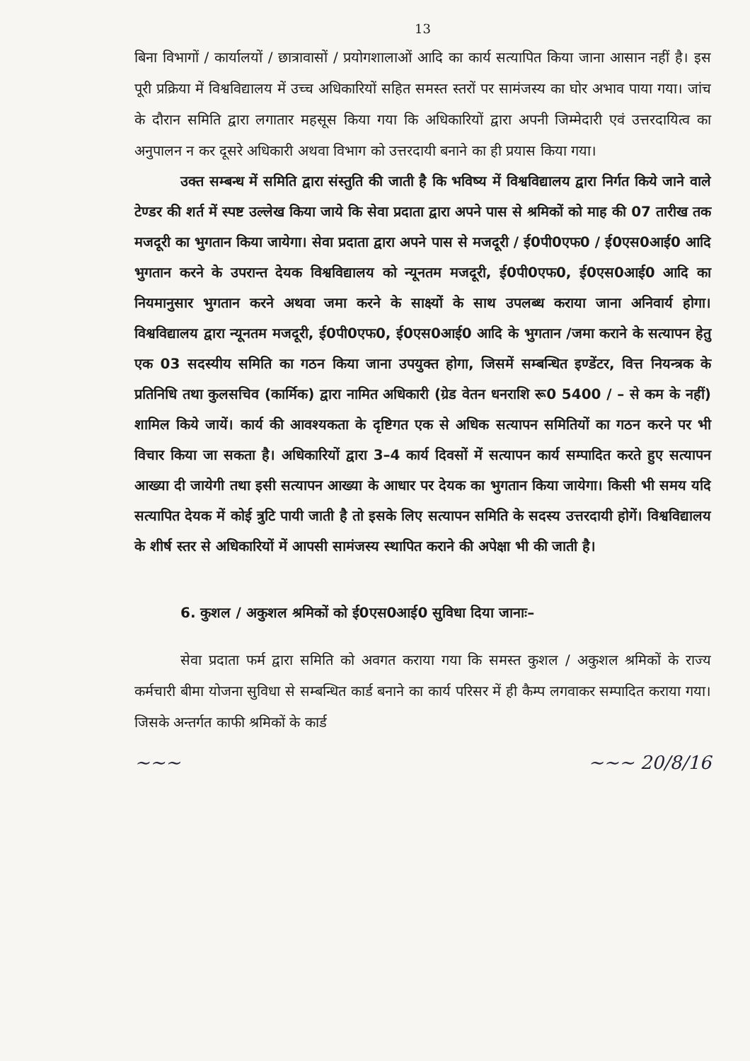13
बिना विभागों / कार्यालयों / छात्रावासों / प्रयोगशालाओं आदि का कार्य सत्यापित किया जाना आसान नहीं है। इस पूरी प्रक्रिया में विश्वविद्यालय में उच्च अधिकारियों सहित समस्त स्तरों पर सामंजस्य का घोर अभाव पाया गया। जांच के दौरान समिति द्वारा लगातार महसूस किया गया कि अधिकारियों द्वारा अपनी जिम्मेदारी एवं उत्तरदायित्व का अनुपालन न कर दूसरे अधिकारी अथवा विभाग को उत्तरदायी बनाने का ही प्रयास किया गया।
उक्त सम्बन्ध में समिति द्वारा संस्तुति की जाती है कि भविष्य में विश्वविद्यालय द्वारा निर्गत किये जाने वाले टेण्डर की शर्त में स्पष्ट उल्लेख किया जाये कि सेवा प्रदाता द्वारा अपने पास से श्रमिकों को माह की 07 तारीख तक मजदूरी का भुगतान किया जायेगा। सेवा प्रदाता द्वारा अपने पास से मजदूरी / ई0पी0एफ0 / ई0एस0आई0 आदि भुगतान करने के उपरान्त देयक विश्वविद्यालय को न्यूनतम मजदूरी, ई0पी0एफ0, ई0एस0आई0 आदि का नियमानुसार भुगतान करने अथवा जमा करने के साक्ष्यों के साथ उपलब्ध कराया जाना अनिवार्य होगा। विश्वविद्यालय द्वारा न्यूनतम मजदूरी, ई0पी0एफ0, ई0एस0आई0 आदि के भुगतान /जमा कराने के सत्यापन हेतु एक 03 सदस्यीय समिति का गठन किया जाना उपयुक्त होगा, जिसमें सम्बन्धित इण्डेंटर, वित्त नियन्त्रक के प्रतिनिधि तथा कुलसचिव (कार्मिक) द्वारा नामित अधिकारी (ग्रेड वेतन धनराशि रू0 5400 / – से कम के नहीं) शामिल किये जायें। कार्य की आवश्यकता के दृष्टिगत एक से अधिक सत्यापन समितियों का गठन करने पर भी विचार किया जा सकता है। अधिकारियों द्वारा 3–4 कार्य दिवसों में सत्यापन कार्य सम्पादित करते हुए सत्यापन आख्या दी जायेगी तथा इसी सत्यापन आख्या के आधार पर देयक का भुगतान किया जायेगा। किसी भी समय यदि सत्यापित देयक में कोई त्रुटि पायी जाती है तो इसके लिए सत्यापन समिति के सदस्य उत्तरदायी होगें। विश्वविद्यालय के शीर्ष स्तर से अधिकारियों में आपसी सामंजस्य स्थापित कराने की अपेक्षा भी की जाती है।
6. कुशल / अकुशल श्रमिकों को ई0एस0आई0 सुविधा दिया जानाः–
सेवा प्रदाता फर्म द्वारा समिति को अवगत कराया गया कि समस्त कुशल / अकुशल श्रमिकों के राज्य कर्मचारी बीमा योजना सुविधा से सम्बन्धित कार्ड बनाने का कार्य परिसर में ही कैम्प लगवाकर सम्पादित कराया गया। जिसके अन्तर्गत काफी श्रमिकों के कार्ड
~~~ ~~~ 20/8/16